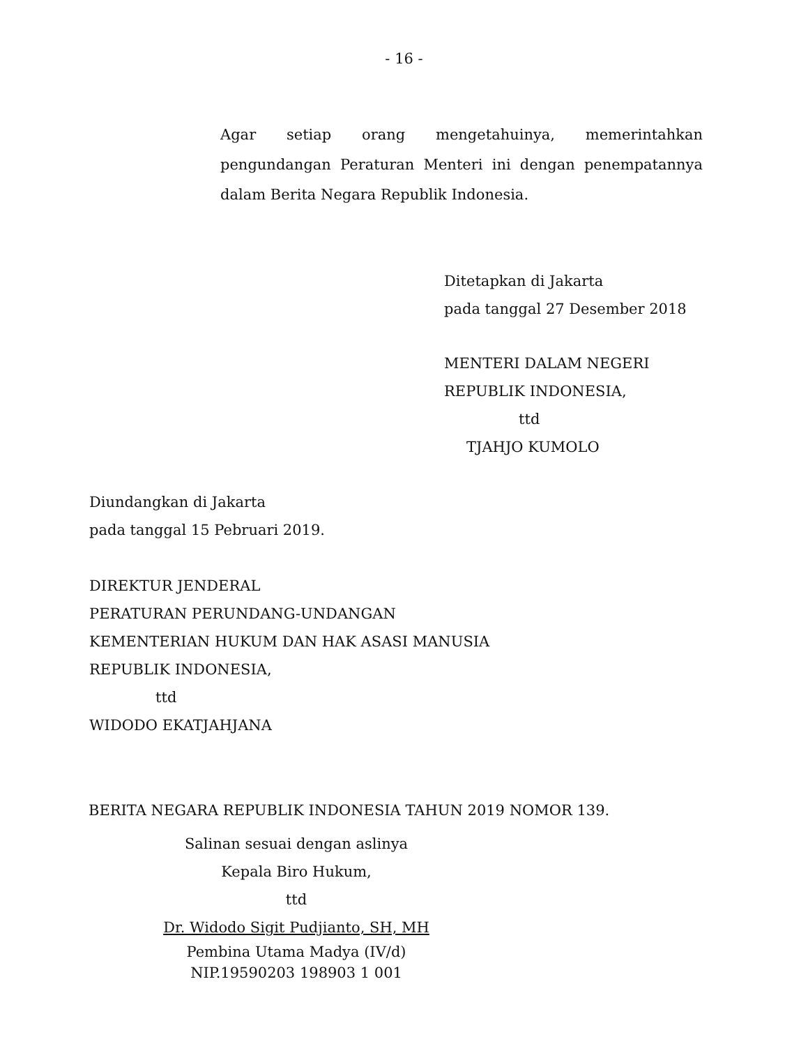- 16 -
Agar setiap orang mengetahuinya, memerintahkan pengundangan Peraturan Menteri ini dengan penempatannya dalam Berita Negara Republik Indonesia.
Ditetapkan di Jakarta
pada tanggal 27 Desember 2018
MENTERI DALAM NEGERI
REPUBLIK INDONESIA,
ttd
TJAHJO KUMOLO
Diundangkan di Jakarta
pada tanggal 15 Pebruari 2019.
DIREKTUR JENDERAL
PERATURAN PERUNDANG-UNDANGAN
KEMENTERIAN HUKUM DAN HAK ASASI MANUSIA
REPUBLIK INDONESIA,
ttd
WIDODO EKATJAHJANA
BERITA NEGARA REPUBLIK INDONESIA TAHUN 2019 NOMOR 139.
Salinan sesuai dengan aslinya
Kepala Biro Hukum,
ttd
Dr. Widodo Sigit Pudjianto, SH, MH
Pembina Utama Madya (IV/d)
NIP.19590203 198903 1 001